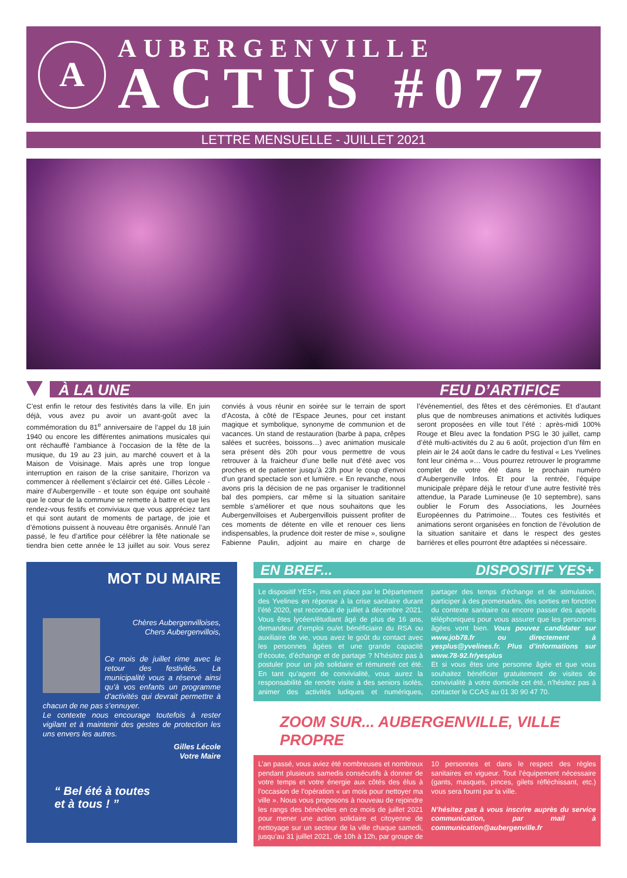A
AUBERGENVILLE
ACTUS #077
LETTRE MENSUELLE - JUILLET 2021
À LA UNE FEU D’ARTIFICE
C’est enfin le retour des festivités dans la ville. En juin déjà, vous avez pu avoir un avant-goût avec la commémoration du 81<sup>e</sup> anniversaire de l’appel du 18 juin 1940 ou encore les différentes animations musicales qui ont réchauffé l’ambiance à l’occasion de la fête de la musique, du 19 au 23 juin, au marché couvert et à la Maison de Voisinage. Mais après une trop longue interruption en raison de la crise sanitaire, l’horizon va commencer à réellement s’éclaircir cet été. Gilles Lécole - maire d’Aubergenville - et toute son équipe ont souhaité que le cœur de la commune se remette à battre et que les rendez-vous festifs et conviviaux que vous appréciez tant et qui sont autant de moments de partage, de joie et d’émotions puissent à nouveau être organisés. Annulé l’an passé, le feu d’artifice pour célébrer la fête nationale se tiendra bien cette année le 13 juillet au soir. Vous serez conviés à vous réunir en soirée sur le terrain de sport d’Acosta, à côté de l’Espace Jeunes, pour cet instant magique et symbolique, synonyme de communion et de vacances. Un stand de restauration (barbe à papa, crêpes salées et sucrées, boissons…) avec animation musicale sera présent dès 20h pour vous permettre de vous retrouver à la fraicheur d’une belle nuit d’été avec vos proches et de patienter jusqu’à 23h pour le coup d’envoi d’un grand spectacle son et lumière. « En revanche, nous avons pris la décision de ne pas organiser le traditionnel bal des pompiers, car même si la situation sanitaire semble s’améliorer et que nous souhaitons que les Aubergenvilloises et Aubergenvillois puissent profiter de ces moments de détente en ville et renouer ces liens indispensables, la prudence doit rester de mise », souligne Fabienne Paulin, adjoint au maire en charge de l’événementiel, des fêtes et des cérémonies. Et d’autant plus que de nombreuses animations et activités ludiques seront proposées en ville tout l’été : après-midi 100% Rouge et Bleu avec la fondation PSG le 30 juillet, camp d’été multi-activités du 2 au 6 août, projection d’un film en plein air le 24 août dans le cadre du festival « Les Yvelines font leur cinéma »… Vous pourrez retrouver le programme complet de votre été dans le prochain numéro d’Aubergenville Infos. Et pour la rentrée, l’équipe municipale prépare déjà le retour d’une autre festivité très attendue, la Parade Lumineuse (le 10 septembre), sans oublier le Forum des Associations, les Journées Européennes du Patrimoine… Toutes ces festivités et animations seront organisées en fonction de l’évolution de la situation sanitaire et dans le respect des gestes barrières et elles pourront être adaptées si nécessaire.
MOT DU MAIRE
Chères Aubergenvilloises,
Chers Aubergenvillois,
Ce mois de juillet rime avec le retour des festivités. La municipalité vous a réservé ainsi qu’à vos enfants un programme d’activités qui devrait permettre à chacun de ne pas s’ennuyer.
Le contexte nous encourage toutefois à rester vigilant et à maintenir des gestes de protection les uns envers les autres.
Gilles Lécole
Votre Maire
“ Bel été à toutes
et à tous ! ”
EN BREF... DISPOSITIF YES+
Le dispositif YES+, mis en place par le Département des Yvelines en réponse à la crise sanitaire durant l’été 2020, est reconduit de juillet à décembre 2021. Vous êtes lycéen/étudiant âgé de plus de 16 ans, demandeur d’emploi ou/et bénéficiaire du RSA ou auxiliaire de vie, vous avez le goût du contact avec les personnes âgées et une grande capacité d’écoute, d’échange et de partage ? N’hésitez pas à postuler pour un job solidaire et rémuneré cet été. En tant qu’agent de convivialité, vous aurez la responsabilité de rendre visite à des seniors isolés, animer des activités ludiques et numériques, partager des temps d’échange et de stimulation, participer à des promenades, des sorties en fonction du contexte sanitaire ou encore passer des appels téléphoniques pour vous assurer que les personnes âgées vont bien. Vous pouvez candidater sur www.job78.fr ou directement à yesplus@yvelines.fr. Plus d’informations sur www.78-92.fr/yesplus
Et si vous êtes une personne âgée et que vous souhaitez bénéficier gratuitement de visites de convivialité à votre domicile cet été, n’hésitez pas à contacter le CCAS au 01 30 90 47 70.
ZOOM SUR... AUBERGENVILLE, VILLE PROPRE
L’an passé, vous aviez été nombreuses et nombreux pendant plusieurs samedis consécutifs à donner de votre temps et votre énergie aux côtés des élus à l’occasion de l’opération « un mois pour nettoyer ma ville ». Nous vous proposons à nouveau de rejoindre les rangs des bénévoles en ce mois de juillet 2021 pour mener une action solidaire et citoyenne de nettoyage sur un secteur de la ville chaque samedi, jusqu’au 31 juillet 2021, de 10h à 12h, par groupe de 10 personnes et dans le respect des règles sanitaires en vigueur. Tout l’équipement nécessaire (gants, masques, pinces, gilets réfléchissant, etc.) vous sera fourni par la ville.
N’hésitez pas à vous inscrire auprès du service communication, par mail à communication@aubergenville.fr